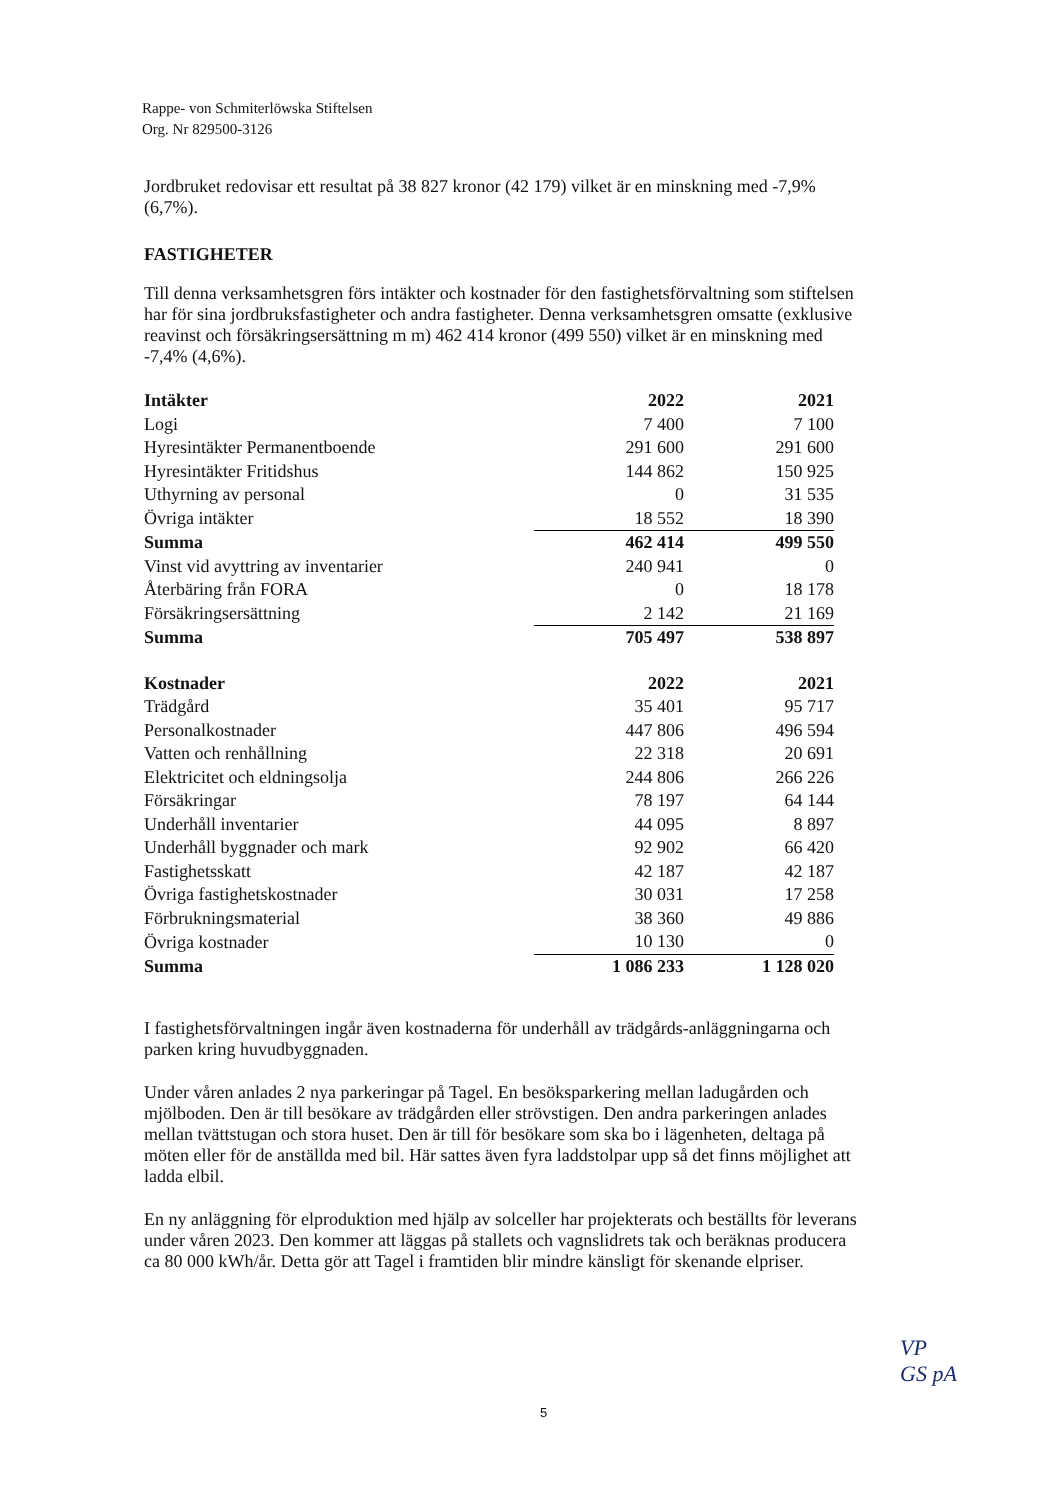Rappe- von Schmiterlöwska Stiftelsen
Org. Nr 829500-3126
Jordbruket redovisar ett resultat på 38 827 kronor (42 179) vilket är en minskning med -7,9% (6,7%).
FASTIGHETER
Till denna verksamhetsgren förs intäkter och kostnader för den fastighetsförvaltning som stiftelsen har för sina jordbruksfastigheter och andra fastigheter. Denna verksamhetsgren omsatte (exklusive reavinst och försäkringsersättning m m) 462 414 kronor (499 550) vilket är en minskning med -7,4% (4,6%).
| Intäkter | 2022 | 2021 |
| --- | --- | --- |
| Logi | 7 400 | 7 100 |
| Hyresintäkter Permanentboende | 291 600 | 291 600 |
| Hyresintäkter Fritidshus | 144 862 | 150 925 |
| Uthyrning av personal | 0 | 31 535 |
| Övriga intäkter | 18 552 | 18 390 |
| Summa | 462 414 | 499 550 |
| Vinst vid avyttring av inventarier | 240 941 | 0 |
| Återbäring från FORA | 0 | 18 178 |
| Försäkringsersättning | 2 142 | 21 169 |
| Summa | 705 497 | 538 897 |
| Kostnader | 2022 | 2021 |
| --- | --- | --- |
| Trädgård | 35 401 | 95 717 |
| Personalkostnader | 447 806 | 496 594 |
| Vatten och renhållning | 22 318 | 20 691 |
| Elektricitet och eldningsolja | 244 806 | 266 226 |
| Försäkringar | 78 197 | 64 144 |
| Underhåll inventarier | 44 095 | 8 897 |
| Underhåll byggnader och mark | 92 902 | 66 420 |
| Fastighetsskatt | 42 187 | 42 187 |
| Övriga fastighetskostnader | 30 031 | 17 258 |
| Förbrukningsmaterial | 38 360 | 49 886 |
| Övriga kostnader | 10 130 | 0 |
| Summa | 1 086 233 | 1 128 020 |
I fastighetsförvaltningen ingår även kostnaderna för underhåll av trädgårds-anläggningarna och parken kring huvudbyggnaden.
Under våren anlades 2 nya parkeringar på Tagel. En besöksparkering mellan ladugården och mjölboden. Den är till besökare av trädgården eller strövstigen. Den andra parkeringen anlades mellan tvättstugan och stora huset. Den är till för besökare som ska bo i lägenheten, deltaga på möten eller för de anställda med bil. Här sattes även fyra laddstolpar upp så det finns möjlighet att ladda elbil.
En ny anläggning för elproduktion med hjälp av solceller har projekterats och beställts för leverans under våren 2023. Den kommer att läggas på stallets och vagnslidrets tak och beräknas producera ca 80 000 kWh/år. Detta gör att Tagel i framtiden blir mindre känsligt för skenande elpriser.
5
VP
GS pA